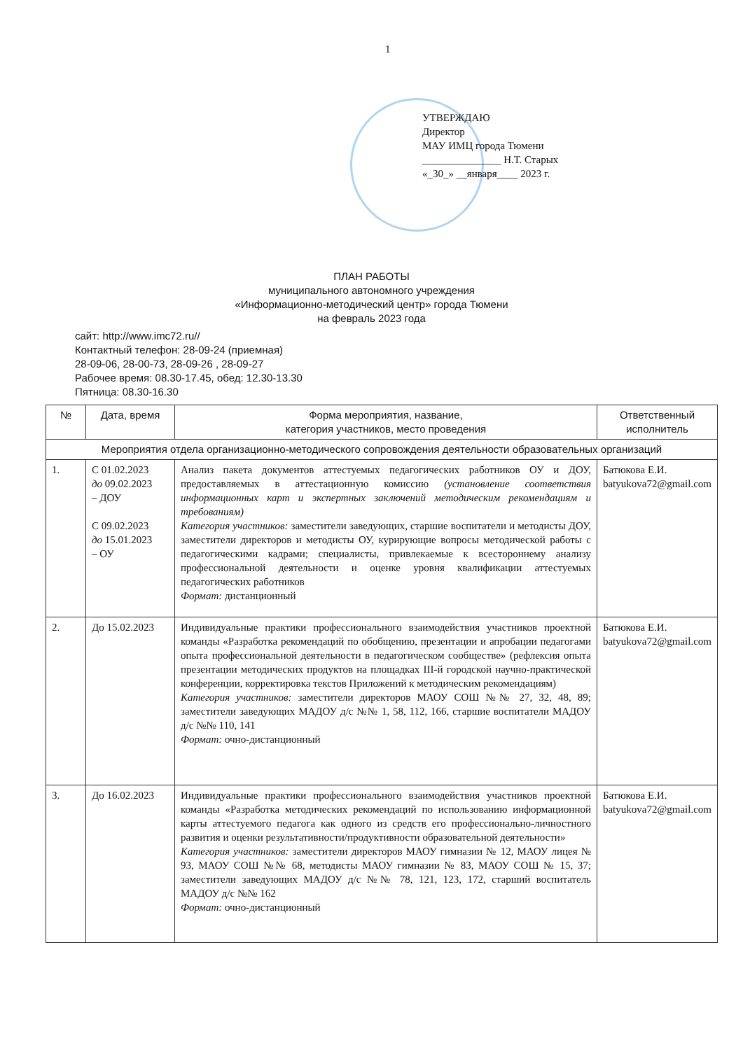1
УТВЕРЖДАЮ
Директор
МАУ ИМЦ города Тюмени
_______________ Н.Т. Старых
«_30_» __января____ 2023 г.
ПЛАН РАБОТЫ
муниципального автономного учреждения
«Информационно-методический центр» города Тюмени
на февраль 2023 года
сайт: http://www.imc72.ru//
Контактный телефон: 28-09-24 (приемная)
28-09-06, 28-00-73, 28-09-26 , 28-09-27
Рабочее время: 08.30-17.45, обед: 12.30-13.30
Пятница: 08.30-16.30
| № | Дата, время | Форма мероприятия, название, категория участников, место проведения | Ответственный исполнитель |
| --- | --- | --- | --- |
| Мероприятия отдела организационно-методического сопровождения деятельности образовательных организаций | | | |
| 1. | С 01.02.2023 до 09.02.2023 – ДОУ С 09.02.2023 до 15.01.2023 – ОУ | Анализ пакета документов аттестуемых педагогических работников ОУ и ДОУ, предоставляемых в аттестационную комиссию (установление соответствия информационных карт и экспертных заключений методическим рекомендациям и требованиям) Категория участников: заместители заведующих, старшие воспитатели и методисты ДОУ, заместители директоров и методисты ОУ, курирующие вопросы методической работы с педагогическими кадрами; специалисты, привлекаемые к всестороннему анализу профессиональной деятельности и оценке уровня квалификации аттестуемых педагогических работников Формат: дистанционный | Батюкова Е.И. batyukova72@gmail.com |
| 2. | До 15.02.2023 | Индивидуальные практики профессионального взаимодействия участников проектной команды «Разработка рекомендаций по обобщению, презентации и апробации педагогами опыта профессиональной деятельности в педагогическом сообществе» (рефлексия опыта презентации методических продуктов на площадках III-й городской научно-практической конференции, корректировка текстов Приложений к методическим рекомендациям) Категория участников: заместители директоров МАОУ СОШ №№ 27, 32, 48, 89; заместители заведующих МАДОУ д/с №№ 1, 58, 112, 166, старшие воспитатели МАДОУ д/с №№ 110, 141 Формат: очно-дистанционный | Батюкова Е.И. batyukova72@gmail.com |
| 3. | До 16.02.2023 | Индивидуальные практики профессионального взаимодействия участников проектной команды «Разработка методических рекомендаций по использованию информационной карты аттестуемого педагога как одного из средств его профессионально-личностного развития и оценки результативности/продуктивности образовательной деятельности» Категория участников: заместители директоров МАОУ гимназии № 12, МАОУ лицея № 93, МАОУ СОШ №№ 68, методисты МАОУ гимназии № 83, МАОУ СОШ № 15, 37; заместители заведующих МАДОУ д/с №№ 78, 121, 123, 172, старший воспитатель МАДОУ д/с №№ 162 Формат: очно-дистанционный | Батюкова Е.И. batyukova72@gmail.com |